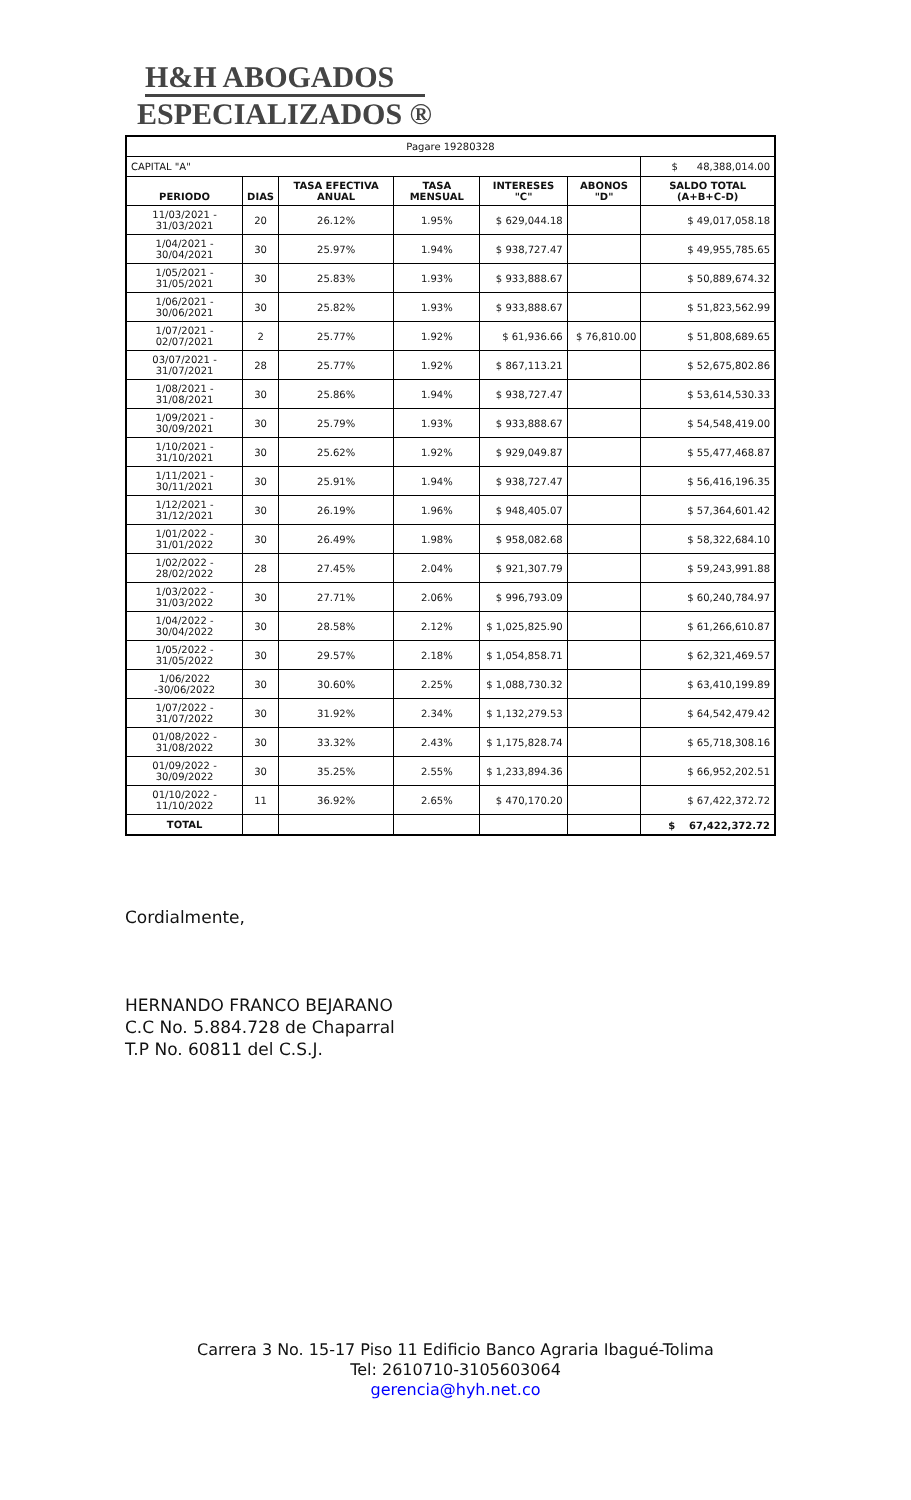H&H ABOGADOS
ESPECIALIZADOS ®
| Pagare 19280328 | | | | | | |
| CAPITAL "A" | | | | | | $ 48,388,014.00 |
| PERIODO | DIAS | TASA EFECTIVA ANUAL | TASA MENSUAL | INTERESES "C" | ABONOS "D" | SALDO TOTAL (A+B+C-D) |
| 11/03/2021 - 31/03/2021 | 20 | 26.12% | 1.95% | $ 629,044.18 | | $ 49,017,058.18 |
| 1/04/2021 - 30/04/2021 | 30 | 25.97% | 1.94% | $ 938,727.47 | | $ 49,955,785.65 |
| 1/05/2021 - 31/05/2021 | 30 | 25.83% | 1.93% | $ 933,888.67 | | $ 50,889,674.32 |
| 1/06/2021 - 30/06/2021 | 30 | 25.82% | 1.93% | $ 933,888.67 | | $ 51,823,562.99 |
| 1/07/2021 - 02/07/2021 | 2 | 25.77% | 1.92% | $ 61,936.66 | $ 76,810.00 | $ 51,808,689.65 |
| 03/07/2021 - 31/07/2021 | 28 | 25.77% | 1.92% | $ 867,113.21 | | $ 52,675,802.86 |
| 1/08/2021 - 31/08/2021 | 30 | 25.86% | 1.94% | $ 938,727.47 | | $ 53,614,530.33 |
| 1/09/2021 - 30/09/2021 | 30 | 25.79% | 1.93% | $ 933,888.67 | | $ 54,548,419.00 |
| 1/10/2021 - 31/10/2021 | 30 | 25.62% | 1.92% | $ 929,049.87 | | $ 55,477,468.87 |
| 1/11/2021 - 30/11/2021 | 30 | 25.91% | 1.94% | $ 938,727.47 | | $ 56,416,196.35 |
| 1/12/2021 - 31/12/2021 | 30 | 26.19% | 1.96% | $ 948,405.07 | | $ 57,364,601.42 |
| 1/01/2022 - 31/01/2022 | 30 | 26.49% | 1.98% | $ 958,082.68 | | $ 58,322,684.10 |
| 1/02/2022 - 28/02/2022 | 28 | 27.45% | 2.04% | $ 921,307.79 | | $ 59,243,991.88 |
| 1/03/2022 - 31/03/2022 | 30 | 27.71% | 2.06% | $ 996,793.09 | | $ 60,240,784.97 |
| 1/04/2022 - 30/04/2022 | 30 | 28.58% | 2.12% | $ 1,025,825.90 | | $ 61,266,610.87 |
| 1/05/2022 - 31/05/2022 | 30 | 29.57% | 2.18% | $ 1,054,858.71 | | $ 62,321,469.57 |
| 1/06/2022 -30/06/2022 | 30 | 30.60% | 2.25% | $ 1,088,730.32 | | $ 63,410,199.89 |
| 1/07/2022 - 31/07/2022 | 30 | 31.92% | 2.34% | $ 1,132,279.53 | | $ 64,542,479.42 |
| 01/08/2022 - 31/08/2022 | 30 | 33.32% | 2.43% | $ 1,175,828.74 | | $ 65,718,308.16 |
| 01/09/2022 - 30/09/2022 | 30 | 35.25% | 2.55% | $ 1,233,894.36 | | $ 66,952,202.51 |
| 01/10/2022 - 11/10/2022 | 11 | 36.92% | 2.65% | $ 470,170.20 | | $ 67,422,372.72 |
| TOTAL | | | | | | $ 67,422,372.72 |
Cordialmente,
HERNANDO FRANCO BEJARANO
C.C No. 5.884.728 de Chaparral
T.P No. 60811 del C.S.J.
Carrera 3 No. 15-17 Piso 11 Edificio Banco Agraria Ibagué-Tolima
Tel: 2610710-3105603064
gerencia@hyh.net.co